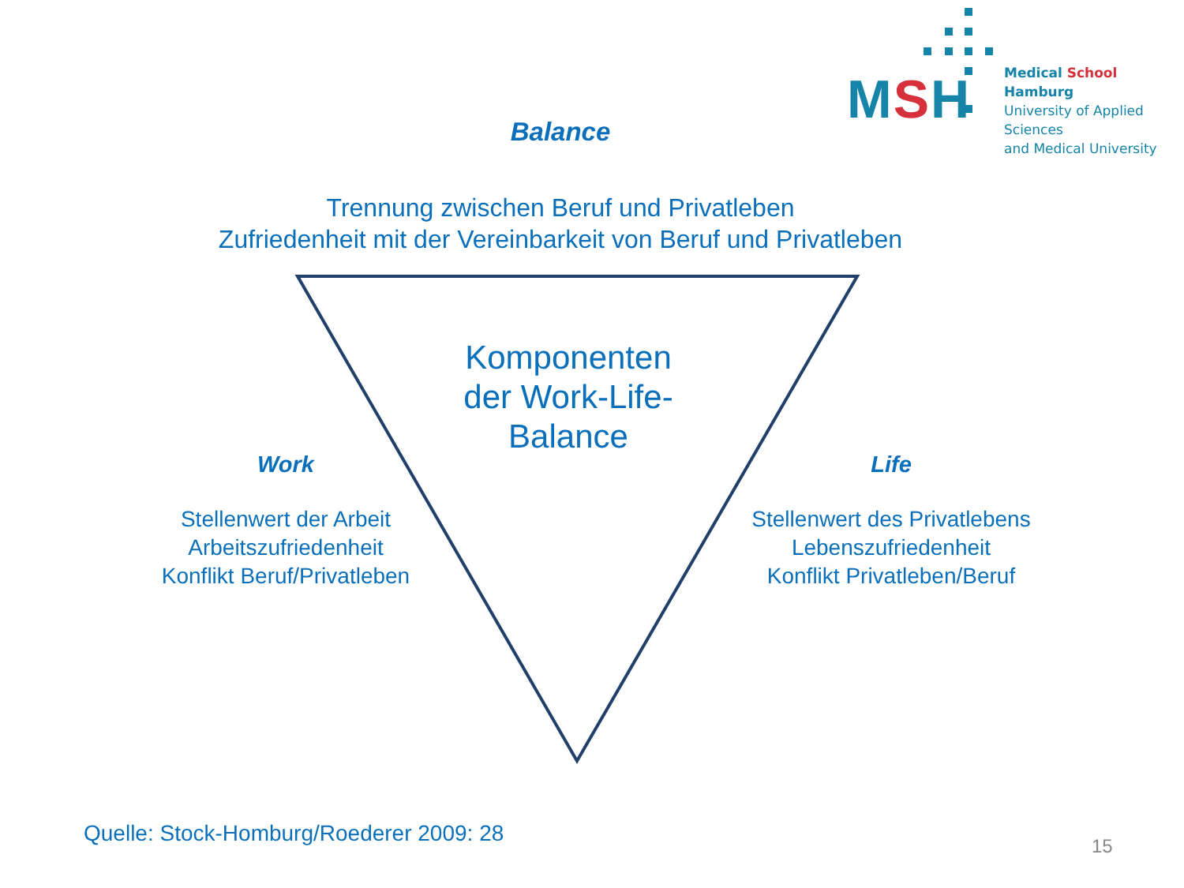MSH
Medical School Hamburg
University of Applied Sciences
and Medical University
Balance
Trennung zwischen Beruf und Privatleben
Zufriedenheit mit der Vereinbarkeit von Beruf und Privatleben
Komponenten der Work-Life-Balance
Work
Stellenwert der Arbeit
Arbeitszufriedenheit
Konflikt Beruf/Privatleben
Life
Stellenwert des Privatlebens
Lebenszufriedenheit
Konflikt Privatleben/Beruf
Quelle: Stock-Homburg/Roederer 2009: 28
15